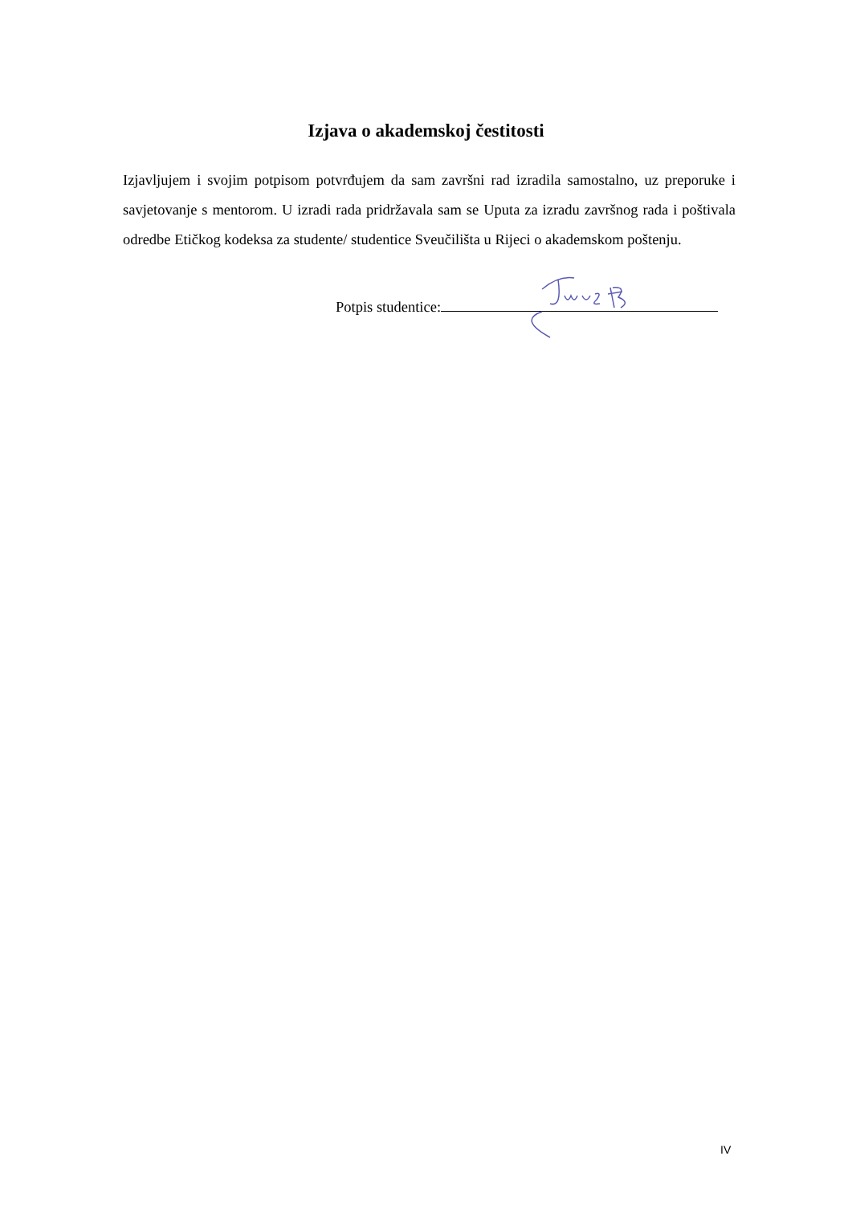Izjava o akademskoj čestitosti
Izjavljujem i svojim potpisom potvrđujem da sam završni rad izradila samostalno, uz preporuke i savjetovanje s mentorom. U izradi rada pridržavala sam se Uputa za izradu završnog rada i poštivala odredbe Etičkog kodeksa za studente/ studentice Sveučilišta u Rijeci o akademskom poštenju.
Potpis studentice:
IV